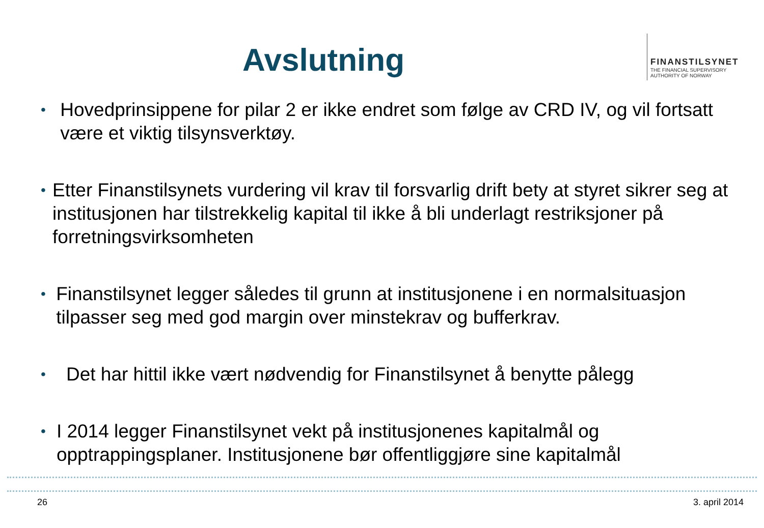Avslutning
FINANSTILSYNET
THE FINANCIAL SUPERVISORY
AUTHORITY OF NORWAY
• Hovedprinsippene for pilar 2 er ikke endret som følge av CRD IV, og vil fortsatt være et viktig tilsynsverktøy.
• Etter Finanstilsynets vurdering vil krav til forsvarlig drift bety at styret sikrer seg at institusjonen har tilstrekkelig kapital til ikke å bli underlagt restriksjoner på forretningsvirksomheten
• Finanstilsynet legger således til grunn at institusjonene i en normalsituasjon tilpasser seg med god margin over minstekrav og bufferkrav.
• Det har hittil ikke vært nødvendig for Finanstilsynet å benytte pålegg
• I 2014 legger Finanstilsynet vekt på institusjonenes kapitalmål og opptrappingsplaner. Institusjonene bør offentliggjøre sine kapitalmål
26 3. april 2014